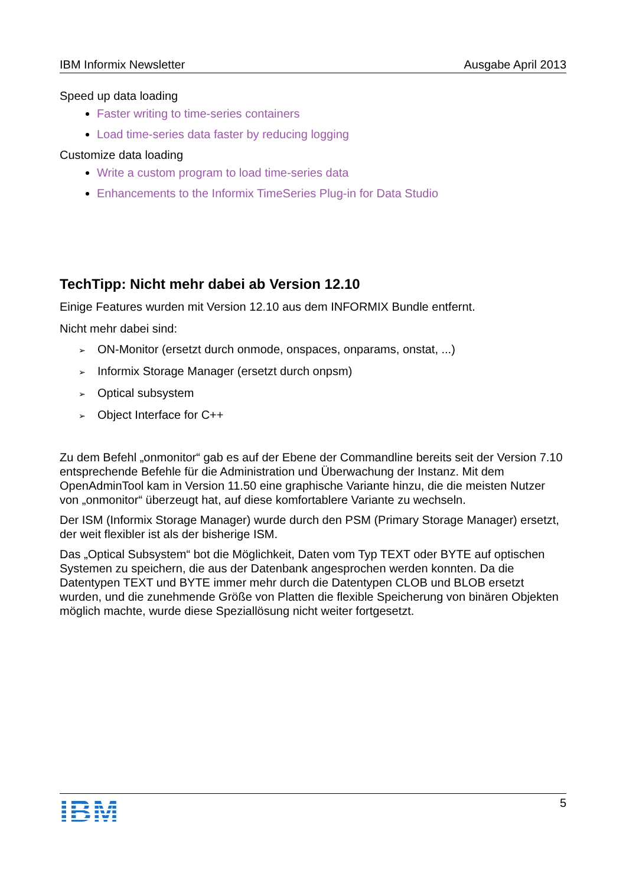IBM Informix Newsletter Ausgabe April 2013
Speed up data loading
Faster writing to time-series containers
Load time-series data faster by reducing logging
Customize data loading
Write a custom program to load time-series data
Enhancements to the Informix TimeSeries Plug-in for Data Studio
TechTipp: Nicht mehr dabei ab Version 12.10
Einige Features wurden mit Version 12.10 aus dem INFORMIX Bundle entfernt.
Nicht mehr dabei sind:
➢ ON-Monitor (ersetzt durch onmode, onspaces, onparams, onstat, ...)
➢ Informix Storage Manager (ersetzt durch onpsm)
➢ Optical subsystem
➢ Object Interface for C++
Zu dem Befehl „onmonitor“ gab es auf der Ebene der Commandline bereits seit der Version 7.10 entsprechende Befehle für die Administration und Überwachung der Instanz. Mit dem OpenAdminTool kam in Version 11.50 eine graphische Variante hinzu, die die meisten Nutzer von „onmonitor“ überzeugt hat, auf diese komfortablere Variante zu wechseln.
Der ISM (Informix Storage Manager) wurde durch den PSM (Primary Storage Manager) ersetzt, der weit flexibler ist als der bisherige ISM.
Das „Optical Subsystem“ bot die Möglichkeit, Daten vom Typ TEXT oder BYTE auf optischen Systemen zu speichern, die aus der Datenbank angesprochen werden konnten. Da die Datentypen TEXT und BYTE immer mehr durch die Datentypen CLOB und BLOB ersetzt wurden, und die zunehmende Größe von Platten die flexible Speicherung von binären Objekten möglich machte, wurde diese Speziallösung nicht weiter fortgesetzt.
IBM 5